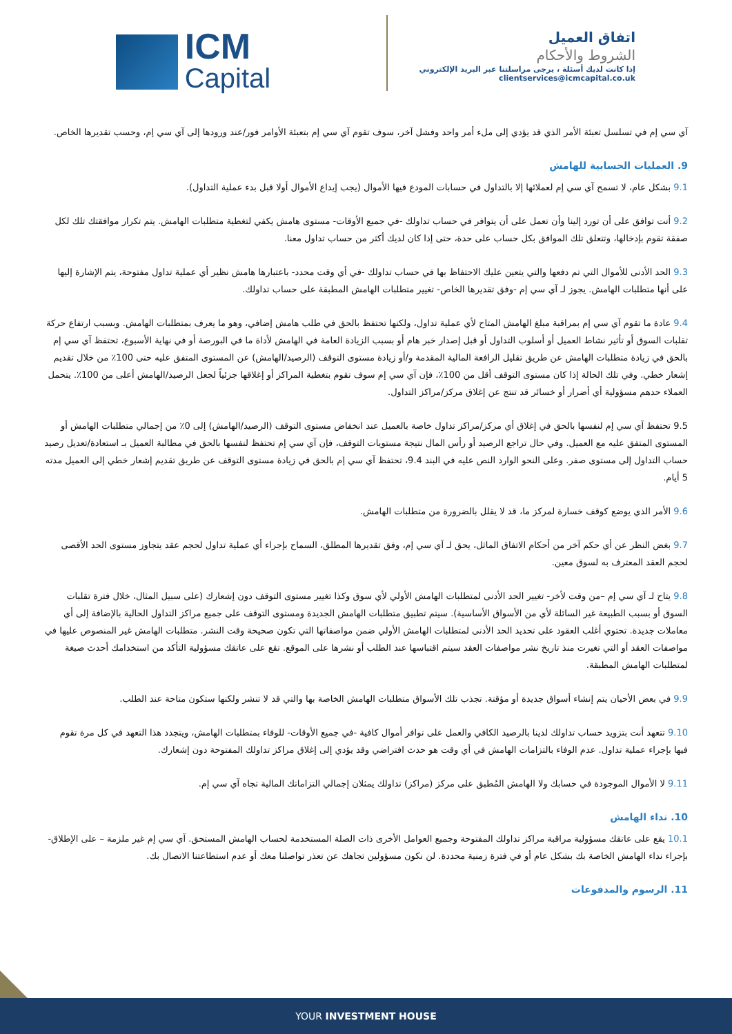ICM
Capital
اتفاق العميل
الشروط والأحكام
إذا كانت لديك أسئلة ، يرجى مراسلتنا عبر البريد الإلكتروني clientservices@icmcapital.co.uk
آي سي إم في تسلسل تعبئة الأمر الذي قد يؤدي إلى ملء أمر واحد وفشل آخر، سوف تقوم آي سي إم بتعبئة الأوامر فور/عند ورودها إلى آي سي إم، وحسب تقديرها الخاص.
9. العمليات الحسابية للهامش
9.1 بشكل عام، لا تسمح آي سي إم لعملائها إلا بالتداول في حسابات المودع فيها الأموال (يجب إيداع الأموال أولا قبل بدء عملية التداول).
9.2 أنت توافق على أن تورد إلينا وأن تعمل على أن يتوافر في حساب تداولك -في جميع الأوقات- مستوى هامش يكفي لتغطية متطلبات الهامش. يتم تكرار موافقتك تلك لكل صفقة تقوم بإدخالها، وتتعلق تلك الموافق بكل حساب على حدة، حتى إذا كان لديك أكثر من حساب تداول معنا.
9.3 الحد الأدنى للأموال التي تم دفعها والتي يتعين عليك الاحتفاظ بها في حساب تداولك -في أي وقت محدد- باعتبارها هامش نظير أي عملية تداول مفتوحة، يتم الإشارة إليها على أنها متطلبات الهامش. يجوز لـ آي سي إم -وفق تقديرها الخاص- تغيير متطلبات الهامش المطبقة على حساب تداولك.
9.4 عادة ما تقوم آي سي إم بمراقبة مبلغ الهامش المتاح لأي عملية تداول، ولكنها تحتفظ بالحق في طلب هامش إضافي، وهو ما يعرف بمتطلبات الهامش. وبسبب ارتفاع حركة تقلبات السوق أو تأثير نشاط العميل أو أسلوب التداول أو قبل إصدار خبر هام أو بسبب الزيادة العامة في الهامش لأداة ما في البورصة أو في نهاية الأسبوع، تحتفظ آي سي إم بالحق في زيادة متطلبات الهامش عن طريق تقليل الرافعة المالية المقدمة و/أو زيادة مستوى التوقف (الرصيد/الهامش) عن المستوى المتفق عليه حتى 100٪ من خلال تقديم إشعار خطي. وفي تلك الحالة إذا كان مستوى التوقف أقل من 100٪، فإن آي سي إم سوف تقوم بتغطية المراكز أو إغلاقها جزئياً لجعل الرصيد/الهامش أعلى من 100٪. يتحمل العملاء حدهم مسؤولية أي أضرار أو خسائر قد تنتج عن إغلاق مركز/مراكز التداول.
9.5 تحتفظ آي سي إم لنفسها بالحق في إغلاق أي مركز/مراكز تداول خاصة بالعميل عند انخفاض مستوى التوقف (الرصيد/الهامش) إلى 0٪ من إجمالي متطلبات الهامش أو المستوى المتفق عليه مع العميل. وفي حال تراجع الرصيد أو رأس المال نتيجة مستويات التوقف، فإن آي سي إم تحتفظ لنفسها بالحق في مطالبة العميل بـ استعادة/تعديل رصيد حساب التداول إلى مستوى صفر. وعلى النحو الوارد النص عليه في البند 9.4، تحتفظ آي سي إم بالحق في زيادة مستوى التوقف عن طريق تقديم إشعار خطي إلى العميل مدته 5 أيام.
9.6 الأمر الذي يوضع كوقف خسارة لمركز ما، قد لا يقلل بالضرورة من متطلبات الهامش.
9.7 بغض النظر عن أي حكم آخر من أحكام الاتفاق الماثل، يحق لـ آي سي إم، وفق تقديرها المطلق، السماح بإجراء أي عملية تداول لحجم عقد يتجاوز مستوى الحد الأقصى لحجم العقد المعترف به لسوق معين.
9.8 يتاح لـ آي سي إم –من وقت لأخر- تغيير الحد الأدنى لمتطلبات الهامش الأولي لأي سوق وكذا تغيير مستوى التوقف دون إشعارك (على سبيل المثال، خلال فترة تقلبات السوق أو بسبب الطبيعة غير السائلة لأي من الأسواق الأساسية). سيتم تطبيق متطلبات الهامش الجديدة ومستوى التوقف على جميع مراكز التداول الحالية بالإضافة إلى أي معاملات جديدة. تحتوي أغلب العقود على تحديد الحد الأدنى لمتطلبات الهامش الأولي ضمن مواصفاتها التي تكون صحيحة وقت النشر. متطلبات الهامش غير المنصوص عليها في مواصفات العقد أو التي تغيرت منذ تاريخ نشر مواصفات العقد سيتم اقتباسها عند الطلب أو نشرها على الموقع. تقع على عاتقك مسؤولية التأكد من استخدامك أحدث صيغة لمتطلبات الهامش المطبقة.
9.9 في بعض الأحيان يتم إنشاء أسواق جديدة أو مؤقتة. تجذب تلك الأسواق متطلبات الهامش الخاصة بها والتي قد لا تنشر ولكنها ستكون متاحة عند الطلب.
9.10 تتعهد أنت بتزويد حساب تداولك لدينا بالرصيد الكافي والعمل على توافر أموال كافية -في جميع الأوقات- للوفاء بمتطلبات الهامش، ويتجدد هذا التعهد في كل مرة تقوم فيها بإجراء عملية تداول. عدم الوفاء بالتزامات الهامش في أي وقت هو حدث افتراضي وقد يؤدي إلى إغلاق مراكز تداولك المفتوحة دون إشعارك.
9.11 لا الأموال الموجودة في حسابك ولا الهامش المُطبق على مركز (مراكز) تداولك يمثلان إجمالي التزاماتك المالية تجاه آي سي إم.
10. نداء الهامش
10.1 يقع على عاتقك مسؤولية مراقبة مراكز تداولك المفتوحة وجميع العوامل الأخرى ذات الصلة المستخدمة لحساب الهامش المستحق. آي سي إم غير ملزمة – على الإطلاق-بإجراء نداء الهامش الخاصة بك بشكل عام أو في فترة زمنية محددة. لن نكون مسؤولين تجاهك عن تعذر تواصلنا معك أو عدم استطاعتنا الاتصال بك.
11. الرسوم والمدفوعات
YOUR INVESTMENT HOUSE